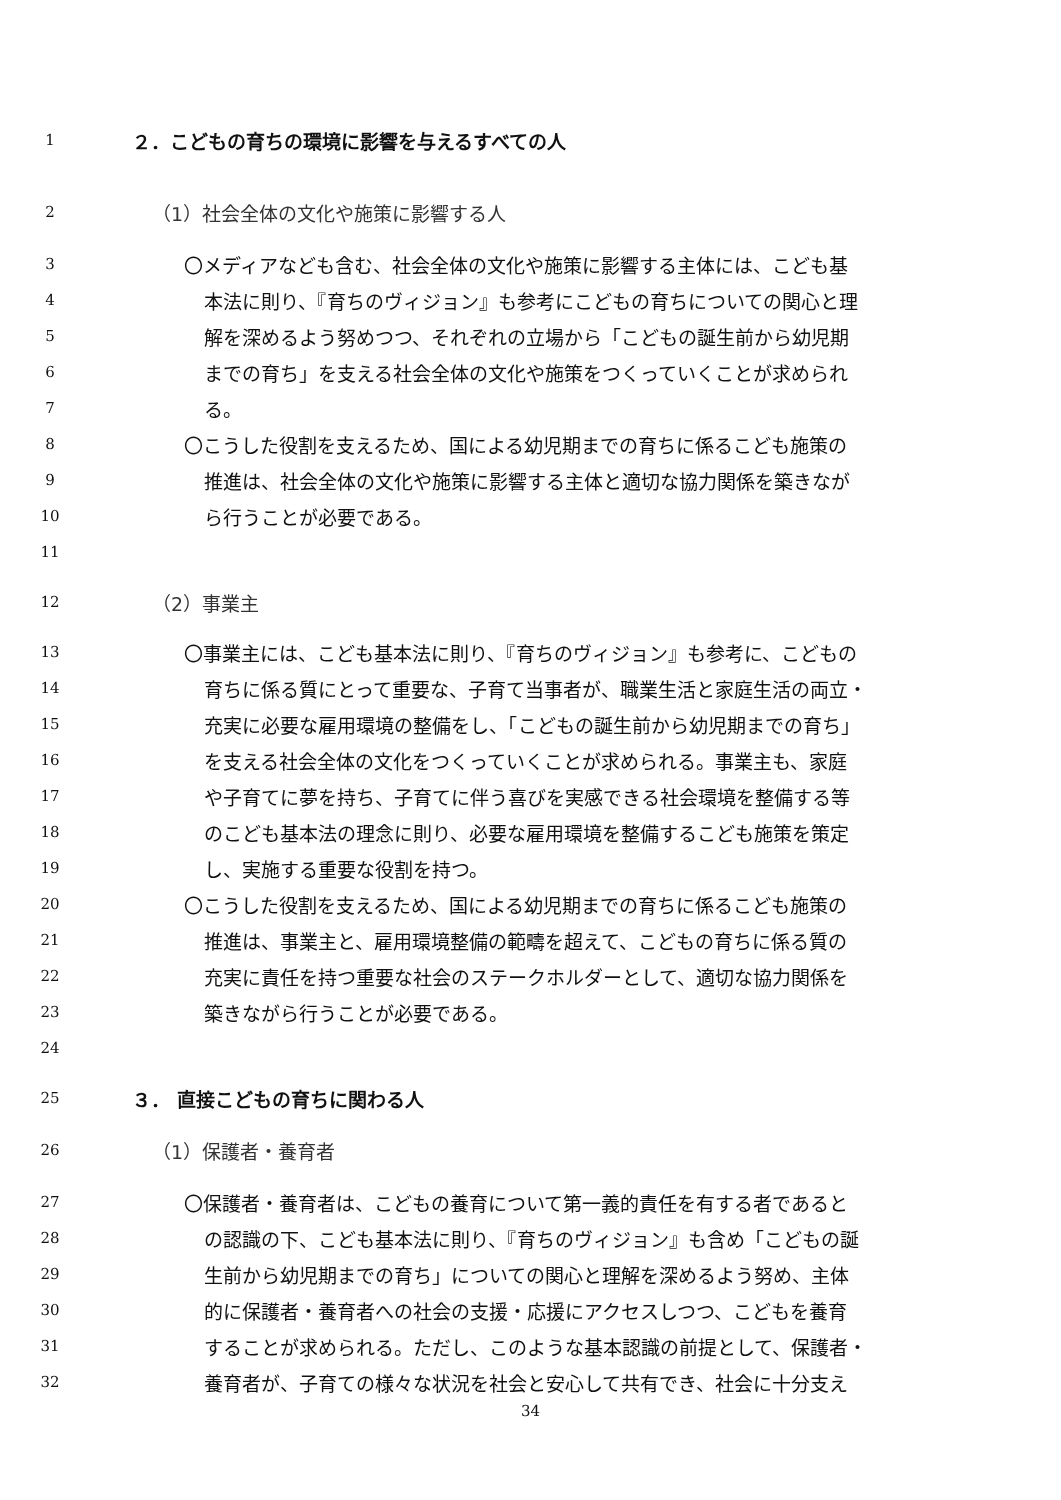1 ２．こどもの育ちの環境に影響を与えるすべての人
2 （1）社会全体の文化や施策に影響する人
3 〇メディアなども含む、社会全体の文化や施策に影響する主体には、こども基
4 本法に則り、『育ちのヴィジョン』も参考にこどもの育ちについての関心と理
5 解を深めるよう努めつつ、それぞれの立場から「こどもの誕生前から幼児期
6 までの育ち」を支える社会全体の文化や施策をつくっていくことが求められ
7 る。
8 〇こうした役割を支えるため、国による幼児期までの育ちに係るこども施策の
9 推進は、社会全体の文化や施策に影響する主体と適切な協力関係を築きなが
10 ら行うことが必要である。
11
12 （2）事業主
13 〇事業主には、こども基本法に則り、『育ちのヴィジョン』も参考に、こどもの
14 育ちに係る質にとって重要な、子育て当事者が、職業生活と家庭生活の両立・
15 充実に必要な雇用環境の整備をし、「こどもの誕生前から幼児期までの育ち」
16 を支える社会全体の文化をつくっていくことが求められる。事業主も、家庭
17 や子育てに夢を持ち、子育てに伴う喜びを実感できる社会環境を整備する等
18 のこども基本法の理念に則り、必要な雇用環境を整備するこども施策を策定
19 し、実施する重要な役割を持つ。
20 〇こうした役割を支えるため、国による幼児期までの育ちに係るこども施策の
21 推進は、事業主と、雇用環境整備の範疇を超えて、こどもの育ちに係る質の
22 充実に責任を持つ重要な社会のステークホルダーとして、適切な協力関係を
23 築きながら行うことが必要である。
24
25 ３． 直接こどもの育ちに関わる人
26 （1）保護者・養育者
27 〇保護者・養育者は、こどもの養育について第一義的責任を有する者であると
28 の認識の下、こども基本法に則り、『育ちのヴィジョン』も含め「こどもの誕
29 生前から幼児期までの育ち」についての関心と理解を深めるよう努め、主体
30 的に保護者・養育者への社会の支援・応援にアクセスしつつ、こどもを養育
31 することが求められる。ただし、このような基本認識の前提として、保護者・
32 養育者が、子育ての様々な状況を社会と安心して共有でき、社会に十分支え
34